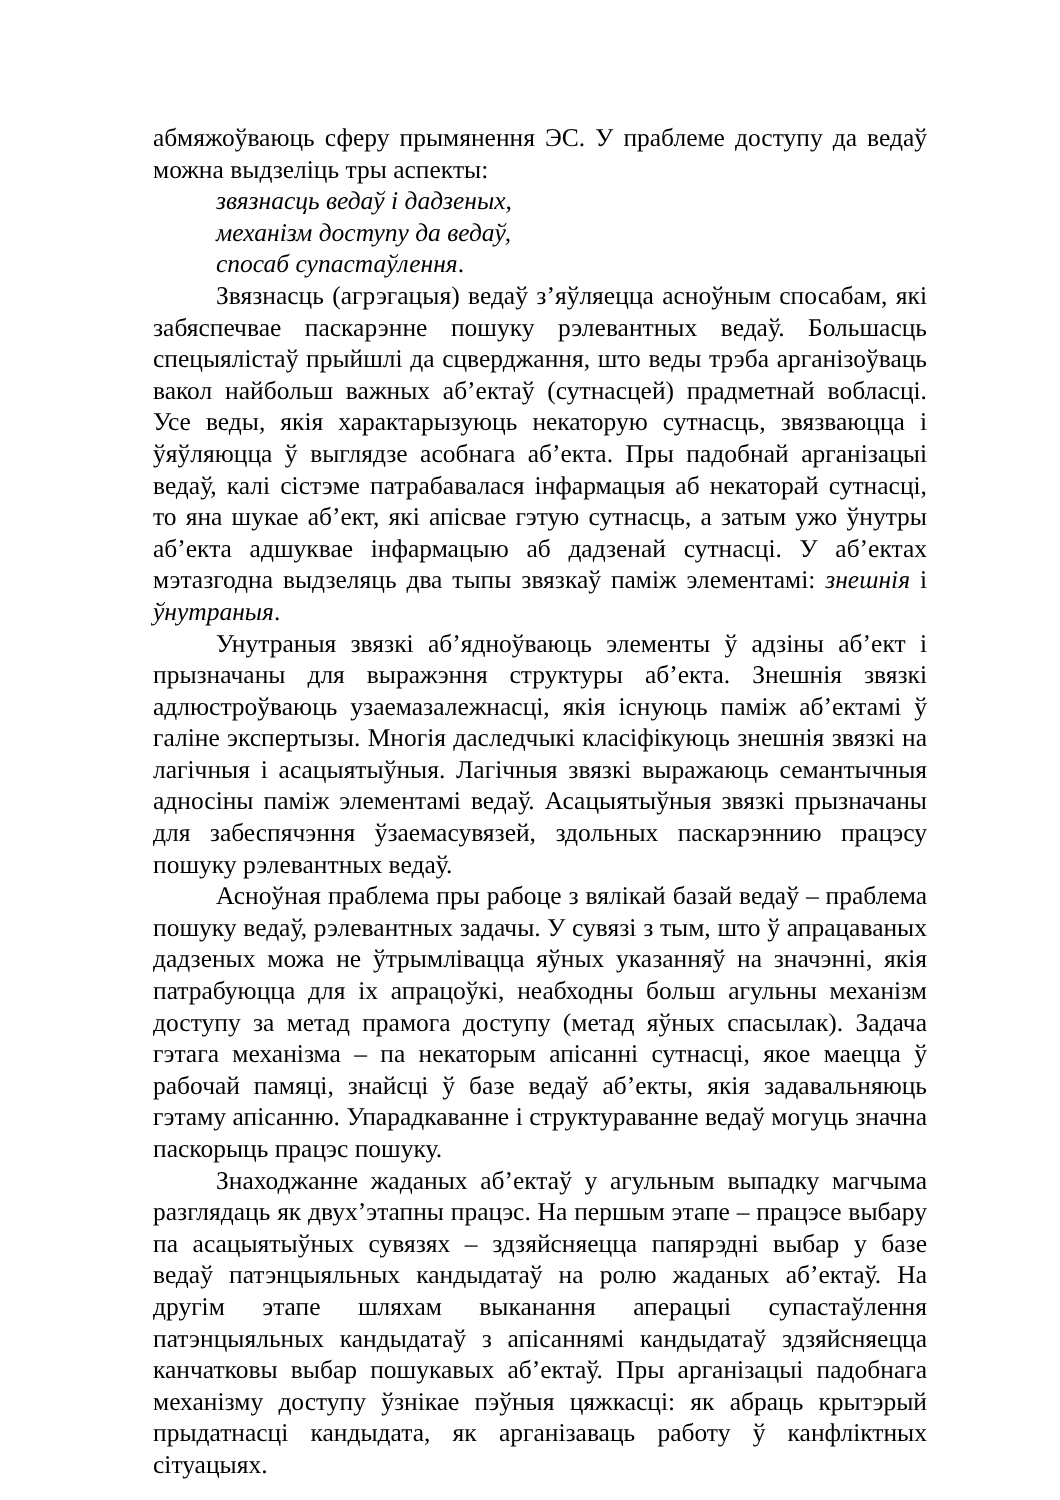абмяжоўваюць сферу прымянення ЭС. У праблеме доступу да ведаў можна выдзеліць тры аспекты:
звязнасць ведаў і дадзеных,
механізм доступу да ведаў,
спосаб супастаўлення.
Звязнасць (агрэгацыя) ведаў з’яўляецца асноўным спосабам, які забяспечвае паскарэнне пошуку рэлевантных ведаў. Большасць спецыялістаў прыйшлі да сцверджання, што веды трэба арганізоўваць вакол найбольш важных аб’ектаў (сутнасцей) прадметнай вобласці. Усе веды, якія характарызуюць некаторую сутнасць, звязваюцца і ўяўляюцца ў выглядзе асобнага аб’екта. Пры падобнай арганізацыі ведаў, калі сістэме патрабавалася інфармацыя аб некаторай сутнасці, то яна шукае аб’ект, які апісвае гэтую сутнасць, а затым ужо ўнутры аб’екта адшуквае інфармацыю аб дадзенай сутнасці. У аб’ектах мэтазгодна выдзеляць два тыпы звязкаў паміж элементамі: знешнія і ўнутраныя.
Унутраныя звязкі аб’ядноўваюць элементы ў адзіны аб’ект і прызначаны для выражэння структуры аб’екта. Знешнія звязкі адлюстроўваюць узаемазалежнасці, якія існуюць паміж аб’ектамі ў галіне экспертызы. Многія даследчыкі класіфікуюць знешнія звязкі на лагічныя і асацыятыўныя. Лагічныя звязкі выражаюць семантычныя адносіны паміж элементамі ведаў. Асацыятыўныя звязкі прызначаны для забеспячэння ўзаемасувязей, здольных паскарэннию працэсу пошуку рэлевантных ведаў.
Асноўная праблема пры рабоце з вялікай базай ведаў – праблема пошуку ведаў, рэлевантных задачы. У сувязі з тым, што ў апрацаваных дадзеных можа не ўтрымлівацца яўных указанняў на значэнні, якія патрабуюцца для іх апрацоўкі, неабходны больш агульны механізм доступу за метад прамога доступу (метад яўных спасылак). Задача гэтага механізма – па некаторым апісанні сутнасці, якое маецца ў рабочай памяці, знайсці ў базе ведаў аб’екты, якія задавальняюць гэтаму апісанню. Упарадкаванне і структураванне ведаў могуць значна паскорыць працэс пошуку.
Знаходжанне жаданых аб’ектаў у агульным выпадку магчыма разглядаць як двух’этапны працэс. На першым этапе – працэсе выбару па асацыятыўных сувязях – здзяйсняецца папярэдні выбар у базе ведаў патэнцыяльных кандыдатаў на ролю жаданых аб’ектаў. На другім этапе шляхам выканання аперацыі супастаўлення патэнцыяльных кандыдатаў з апісаннямі кандыдатаў здзяйсняецца канчатковы выбар пошукавых аб’ектаў. Пры арганізацыі падобнага механізму доступу ўзнікае пэўныя цяжкасці: як абраць крытэрый прыдатнасці кандыдата, як арганізаваць работу ў канфліктных сітуацыях.